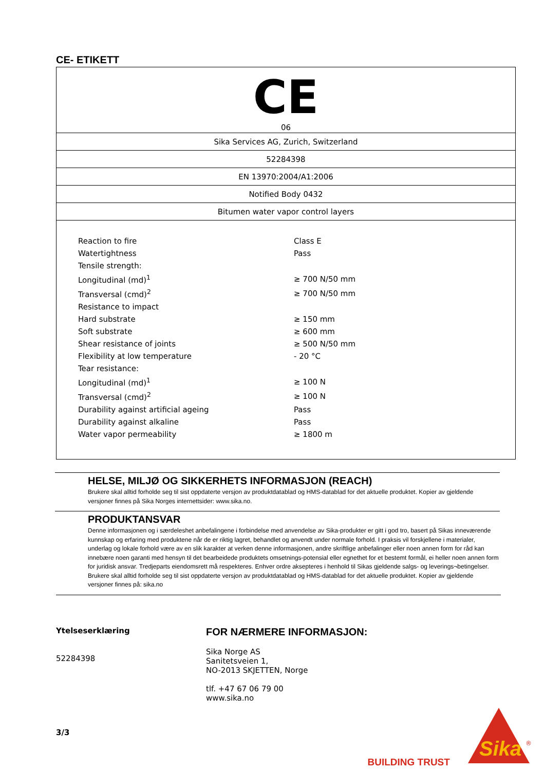CE- ETIKETT
| CE 06 |
| Sika Services AG, Zurich, Switzerland |
| 52284398 |
| EN 13970:2004/A1:2006 |
| Notified Body 0432 |
| Bitumen water vapor control layers |
| Reaction to fire | Class E |
| Watertightness | Pass |
| Tensile strength: | |
| Longitudinal (md)<sup>1</sup> | ≥ 700 N/50 mm |
| Transversal (cmd)<sup>2</sup> | ≥ 700 N/50 mm |
| Resistance to impact | |
| Hard substrate | ≥ 150 mm |
| Soft substrate | ≥ 600 mm |
| Shear resistance of joints | ≥ 500 N/50 mm |
| Flexibility at low temperature | - 20 °C |
| Tear resistance: | |
| Longitudinal (md)<sup>1</sup> | ≥ 100 N |
| Transversal (cmd)<sup>2</sup> | ≥ 100 N |
| Durability against artificial ageing | Pass |
| Durability against alkaline | Pass |
| Water vapor permeability | ≥ 1800 m |
HELSE, MILJØ OG SIKKERHETS INFORMASJON (REACH)
Brukere skal alltid forholde seg til sist oppdaterte versjon av produktdatablad og HMS-datablad for det aktuelle produktet. Kopier av gjeldende versjoner finnes på Sika Norges internettsider: www.sika.no.
PRODUKTANSVAR
Denne informasjonen og i særdeleshet anbefalingene i forbindelse med anvendelse av Sika-produkter er gitt i god tro, basert på Sikas inneværende kunnskap og erfaring med produktene når de er riktig lagret, behandlet og anvendt under normale forhold. I praksis vil forskjellene i materialer, underlag og lokale forhold være av en slik karakter at verken denne informasjonen, andre skriftlige anbefalinger eller noen annen form for råd kan innebære noen garanti med hensyn til det bearbeidede produktets omsetnings-potensial eller egnethet for et bestemt formål, ei heller noen annen form for juridisk ansvar. Tredjeparts eiendomsrett må respekteres. Enhver ordre aksepteres i henhold til Sikas gjeldende salgs- og leverings¬betingelser. Brukere skal alltid forholde seg til sist oppdaterte versjon av produktdatablad og HMS-datablad for det aktuelle produktet. Kopier av gjeldende versjoner finnes på: sika.no
Ytelseserklæring
52284398
3/3
FOR NÆRMERE INFORMASJON:
Sika Norge AS
Sanitetsveien 1,
NO-2013 SKJETTEN, Norge
tlf. +47 67 06 79 00
www.sika.no
BUILDING TRUST
Sika
®